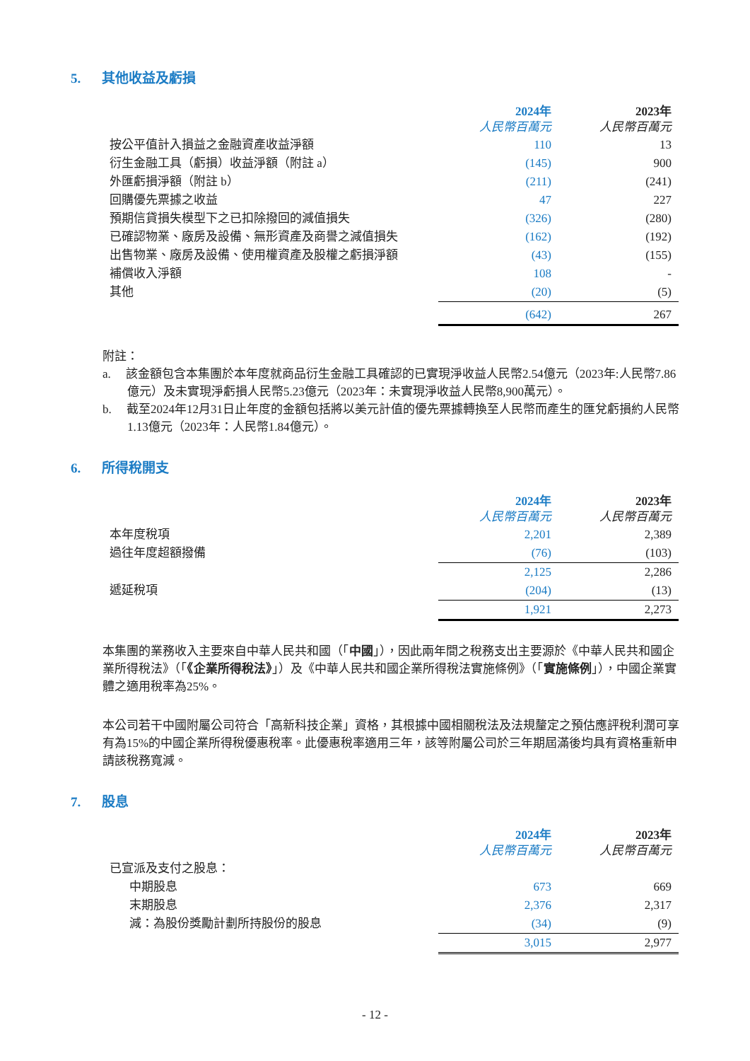5. 其他收益及虧損
| | 2024年 人民幣百萬元 | 2023年 人民幣百萬元 |
| --- | --- | --- |
| 按公平值計入損益之金融資產收益淨額 | 110 | 13 |
| 衍生金融工具（虧損）收益淨額（附註 a） | (145) | 900 |
| 外匯虧損淨額（附註 b） | (211) | (241) |
| 回購優先票據之收益 | 47 | 227 |
| 預期信貸損失模型下之已扣除撥回的減值損失 | (326) | (280) |
| 已確認物業、廠房及設備、無形資產及商譽之減值損失 | (162) | (192) |
| 出售物業、廠房及設備、使用權資產及股權之虧損淨額 | (43) | (155) |
| 補償收入淨額 | 108 | - |
| 其他 | (20) | (5) |
| | (642) | 267 |
附註：
a. 該金額包含本集團於本年度就商品衍生金融工具確認的已實現淨收益人民幣2.54億元（2023年:人民幣7.86億元）及未實現淨虧損人民幣5.23億元（2023年：未實現淨收益人民幣8,900萬元）。
b. 截至2024年12月31日止年度的金額包括將以美元計值的優先票據轉換至人民幣而產生的匯兌虧損約人民幣1.13億元（2023年：人民幣1.84億元）。
6. 所得稅開支
| | 2024年 人民幣百萬元 | 2023年 人民幣百萬元 |
| --- | --- | --- |
| 本年度稅項 | 2,201 | 2,389 |
| 過往年度超額撥備 | (76) | (103) |
| | 2,125 | 2,286 |
| 遞延稅項 | (204) | (13) |
| | 1,921 | 2,273 |
本集團的業務收入主要來自中華人民共和國（「中國」），因此兩年間之稅務支出主要源於《中華人民共和國企業所得稅法》（「《企業所得稅法》」）及《中華人民共和國企業所得稅法實施條例》（「實施條例」），中國企業實體之適用稅率為25%。
本公司若干中國附屬公司符合「高新科技企業」資格，其根據中國相關稅法及法規釐定之預估應評稅利潤可享有為15%的中國企業所得稅優惠稅率。此優惠稅率適用三年，該等附屬公司於三年期屆滿後均具有資格重新申請該稅務寬減。
7. 股息
| | 2024年 人民幣百萬元 | 2023年 人民幣百萬元 |
| --- | --- | --- |
| 已宣派及支付之股息： | | |
| 中期股息 | 673 | 669 |
| 末期股息 | 2,376 | 2,317 |
| 減：為股份獎勵計劃所持股份的股息 | (34) | (9) |
| | 3,015 | 2,977 |
- 12 -